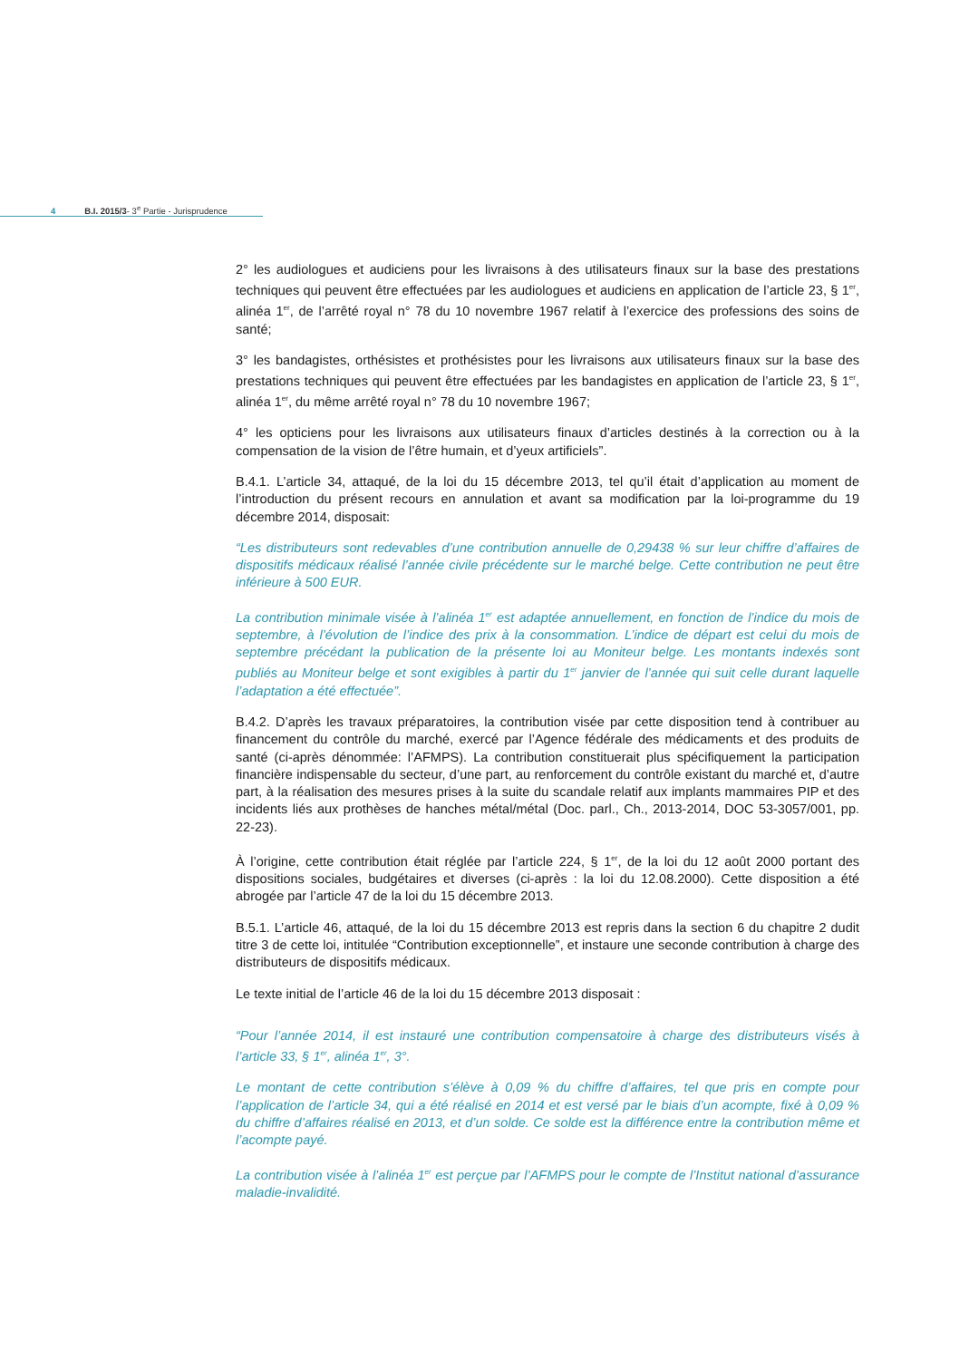4 B.I. 2015/3- 3<sup>e</sup> Partie - Jurisprudence
2° les audiologues et audiciens pour les livraisons à des utilisateurs finaux sur la base des prestations techniques qui peuvent être effectuées par les audiologues et audiciens en application de l’article 23, § 1<sup>er</sup>, alinéa 1<sup>er</sup>, de l’arrêté royal n° 78 du 10 novembre 1967 relatif à l’exercice des professions des soins de santé;
3° les bandagistes, orthésistes et prothésistes pour les livraisons aux utilisateurs finaux sur la base des prestations techniques qui peuvent être effectuées par les bandagistes en application de l’article 23, § 1<sup>er</sup>, alinéa 1<sup>er</sup>, du même arrêté royal n° 78 du 10 novembre 1967;
4° les opticiens pour les livraisons aux utilisateurs finaux d’articles destinés à la correction ou à la compensation de la vision de l’être humain, et d’yeux artificiels”.
B.4.1. L’article 34, attaqué, de la loi du 15 décembre 2013, tel qu’il était d’application au moment de l’introduction du présent recours en annulation et avant sa modification par la loi-programme du 19 décembre 2014, disposait:
“Les distributeurs sont redevables d’une contribution annuelle de 0,29438 % sur leur chiffre d’affaires de dispositifs médicaux réalisé l’année civile précédente sur le marché belge. Cette contribution ne peut être inférieure à 500 EUR.
La contribution minimale visée à l’alinéa 1<sup>er</sup> est adaptée annuellement, en fonction de l’indice du mois de septembre, à l’évolution de l’indice des prix à la consommation. L’indice de départ est celui du mois de septembre précédant la publication de la présente loi au Moniteur belge. Les montants indexés sont publiés au Moniteur belge et sont exigibles à partir du 1<sup>er</sup> janvier de l’année qui suit celle durant laquelle l’adaptation a été effectuée”.
B.4.2. D’après les travaux préparatoires, la contribution visée par cette disposition tend à contribuer au financement du contrôle du marché, exercé par l’Agence fédérale des médicaments et des produits de santé (ci-après dénommée: l’AFMPS). La contribution constituerait plus spécifiquement la participation financière indispensable du secteur, d’une part, au renforcement du contrôle existant du marché et, d’autre part, à la réalisation des mesures prises à la suite du scandale relatif aux implants mammaires PIP et des incidents liés aux prothèses de hanches métal/métal (Doc. parl., Ch., 2013-2014, DOC 53-3057/001, pp. 22-23).
À l’origine, cette contribution était réglée par l’article 224, § 1<sup>er</sup>, de la loi du 12 août 2000 portant des dispositions sociales, budgétaires et diverses (ci-après : la loi du 12.08.2000). Cette disposition a été abrogée par l’article 47 de la loi du 15 décembre 2013.
B.5.1. L’article 46, attaqué, de la loi du 15 décembre 2013 est repris dans la section 6 du chapitre 2 dudit titre 3 de cette loi, intitulée “Contribution exceptionnelle”, et instaure une seconde contribution à charge des distributeurs de dispositifs médicaux.
Le texte initial de l’article 46 de la loi du 15 décembre 2013 disposait :
“Pour l’année 2014, il est instauré une contribution compensatoire à charge des distributeurs visés à l’article 33, § 1<sup>er</sup>, alinéa 1<sup>er</sup>, 3°.
Le montant de cette contribution s’élève à 0,09 % du chiffre d’affaires, tel que pris en compte pour l’application de l’article 34, qui a été réalisé en 2014 et est versé par le biais d’un acompte, fixé à 0,09 % du chiffre d’affaires réalisé en 2013, et d’un solde. Ce solde est la différence entre la contribution même et l’acompte payé.
La contribution visée à l’alinéa 1<sup>er</sup> est perçue par l’AFMPS pour le compte de l’Institut national d’assurance maladie-invalidité.